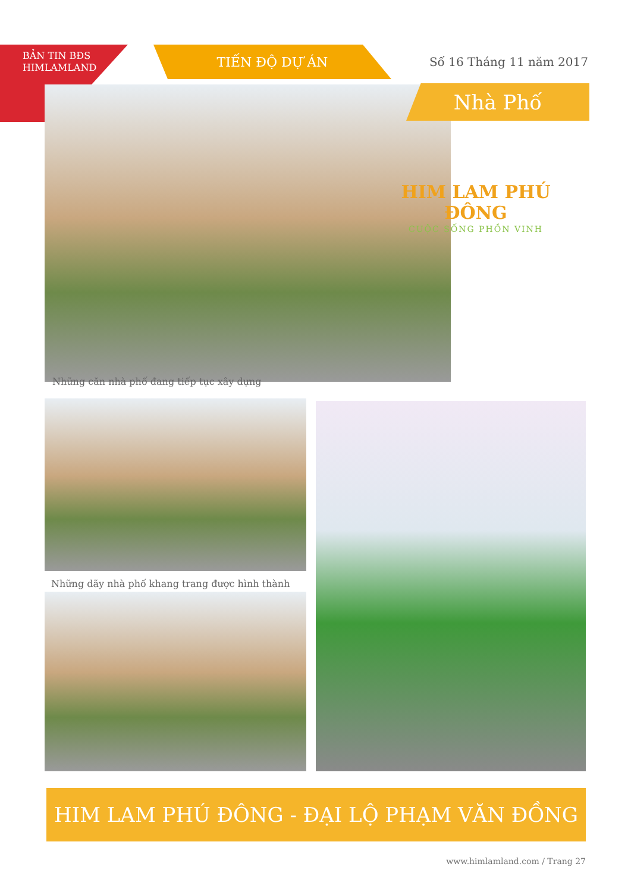BẢN TIN BĐS
HIMLAMLAND
TIẾN ĐỘ DỰ ÁN
Số 16 Tháng 11 năm 2017
Nhà Phố
HIM LAM PHÚ ĐÔNG
CUỘC SỐNG PHỒN VINH
Những căn nhà phố đang tiếp tục xây dựng
Những dãy nhà phố khang trang được hình thành
HIM LAM PHÚ ĐÔNG - ĐẠI LỘ PHẠM VĂN ĐỒNG
www.himlamland.com / Trang 27